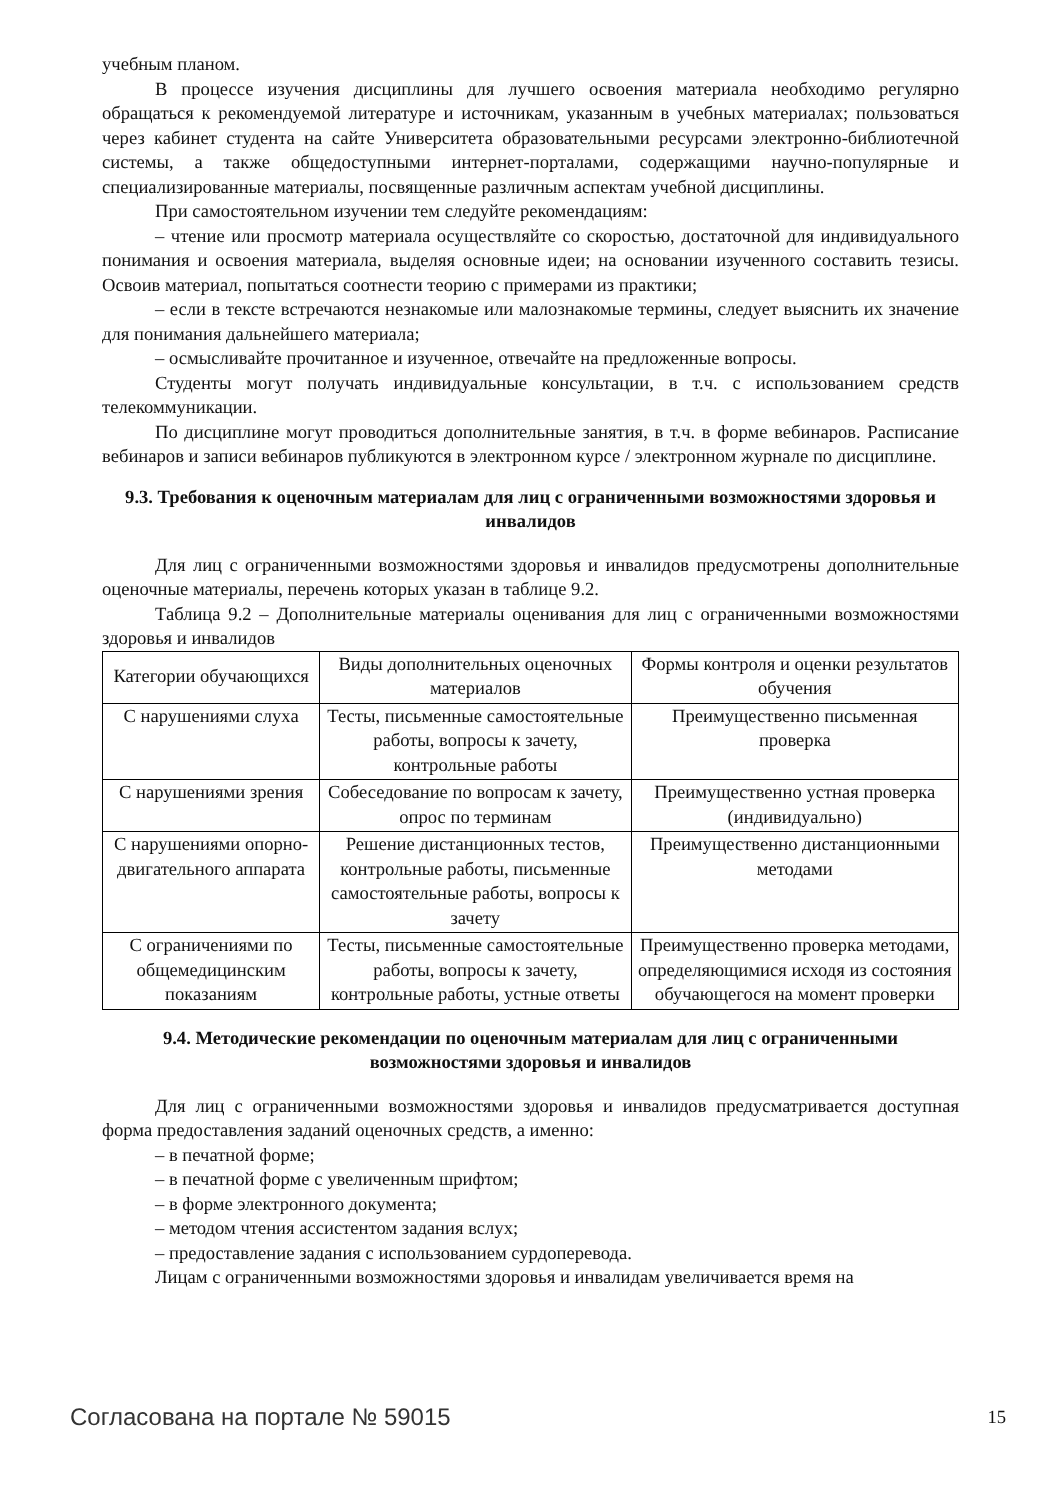учебным планом.
В процессе изучения дисциплины для лучшего освоения материала необходимо регулярно обращаться к рекомендуемой литературе и источникам, указанным в учебных материалах; пользоваться через кабинет студента на сайте Университета образовательными ресурсами электронно-библиотечной системы, а также общедоступными интернет-порталами, содержащими научно-популярные и специализированные материалы, посвященные различным аспектам учебной дисциплины.
При самостоятельном изучении тем следуйте рекомендациям:
– чтение или просмотр материала осуществляйте со скоростью, достаточной для индивидуального понимания и освоения материала, выделяя основные идеи; на основании изученного составить тезисы. Освоив материал, попытаться соотнести теорию с примерами из практики;
– если в тексте встречаются незнакомые или малознакомые термины, следует выяснить их значение для понимания дальнейшего материала;
– осмысливайте прочитанное и изученное, отвечайте на предложенные вопросы.
Студенты могут получать индивидуальные консультации, в т.ч. с использованием средств телекоммуникации.
По дисциплине могут проводиться дополнительные занятия, в т.ч. в форме вебинаров. Расписание вебинаров и записи вебинаров публикуются в электронном курсе / электронном журнале по дисциплине.
9.3. Требования к оценочным материалам для лиц с ограниченными возможностями здоровья и инвалидов
Для лиц с ограниченными возможностями здоровья и инвалидов предусмотрены дополнительные оценочные материалы, перечень которых указан в таблице 9.2.
Таблица 9.2 – Дополнительные материалы оценивания для лиц с ограниченными возможностями здоровья и инвалидов
| Категории обучающихся | Виды дополнительных оценочных материалов | Формы контроля и оценки результатов обучения |
| С нарушениями слуха | Тесты, письменные самостоятельные работы, вопросы к зачету, контрольные работы | Преимущественно письменная проверка |
| С нарушениями зрения | Собеседование по вопросам к зачету, опрос по терминам | Преимущественно устная проверка (индивидуально) |
| С нарушениями опорно-двигательного аппарата | Решение дистанционных тестов, контрольные работы, письменные самостоятельные работы, вопросы к зачету | Преимущественно дистанционными методами |
| С ограничениями по общемедицинским показаниям | Тесты, письменные самостоятельные работы, вопросы к зачету, контрольные работы, устные ответы | Преимущественно проверка методами, определяющимися исходя из состояния обучающегося на момент проверки |
9.4. Методические рекомендации по оценочным материалам для лиц с ограниченными возможностями здоровья и инвалидов
Для лиц с ограниченными возможностями здоровья и инвалидов предусматривается доступная форма предоставления заданий оценочных средств, а именно:
– в печатной форме;
– в печатной форме с увеличенным шрифтом;
– в форме электронного документа;
– методом чтения ассистентом задания вслух;
– предоставление задания с использованием сурдоперевода.
Лицам с ограниченными возможностями здоровья и инвалидам увеличивается время на
Согласована на портале № 59015 15